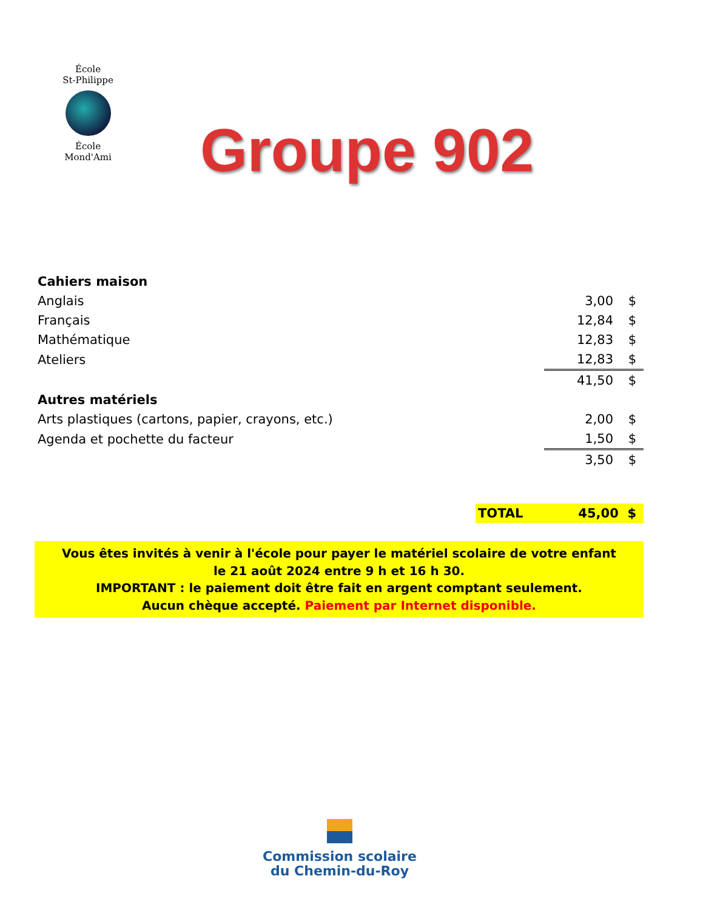École
St-Philippe
École
Mond'Ami
Groupe 902
| Cahiers maison | | |
| Anglais | 3,00 | $ |
| Français | 12,84 | $ |
| Mathématique | 12,83 | $ |
| Ateliers | 12,83 | $ |
| | 41,50 | $ |
| Autres matériels | | |
| Arts plastiques (cartons, papier, crayons, etc.) | 2,00 | $ |
| Agenda et pochette du facteur | 1,50 | $ |
| | 3,50 | $ |
TOTAL 45,00 $
Vous êtes invités à venir à l'école pour payer le matériel scolaire de votre enfant
le 21 août 2024 entre 9 h et 16 h 30.
IMPORTANT : le paiement doit être fait en argent comptant seulement.
Aucun chèque accepté. Paiement par Internet disponible.
Commission scolaire
du Chemin-du-Roy